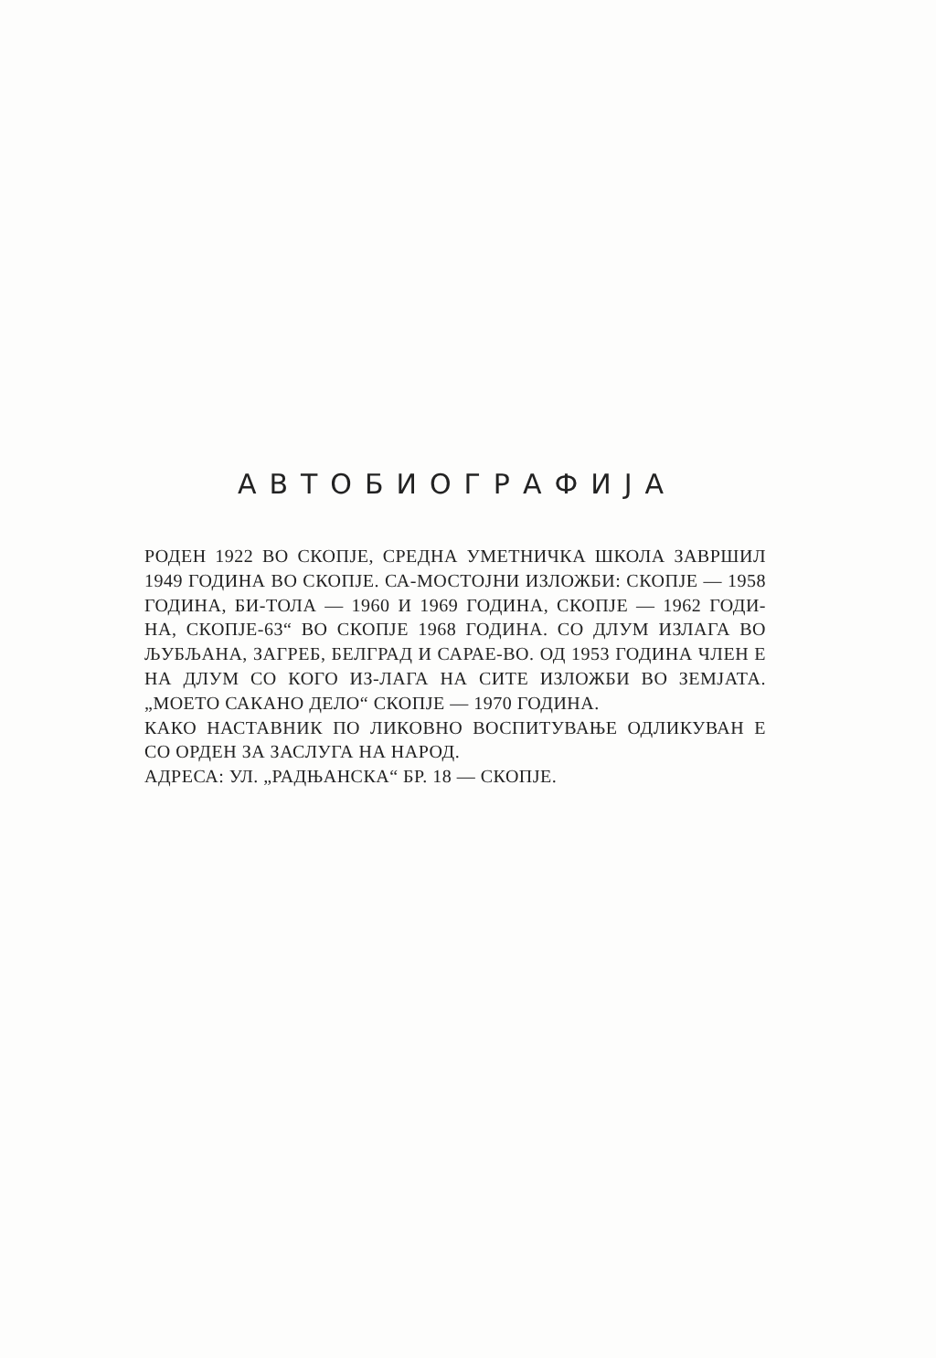АВТОБИОГРАФИЈА
РОДЕН 1922 ВО СКОПЈЕ, СРЕДНА УМЕТНИЧКА ШКОЛА ЗАВРШИЛ 1949 ГОДИНА ВО СКОПЈЕ. СА-МОСТОЈНИ ИЗЛОЖБИ: СКОПЈЕ — 1958 ГОДИНА, БИ-ТОЛА — 1960 И 1969 ГОДИНА, СКОПЈЕ — 1962 ГОДИ-НА, СКОПЈЕ-63“ ВО СКОПЈЕ 1968 ГОДИНА. СО ДЛУМ ИЗЛАГА ВО ЉУБЉАНА, ЗАГРЕБ, БЕЛГРАД И САРАЕ-ВО. ОД 1953 ГОДИНА ЧЛЕН Е НА ДЛУМ СО КОГО ИЗ-ЛАГА НА СИТЕ ИЗЛОЖБИ ВО ЗЕМЈАТА. „МОЕТО САКАНО ДЕЛО“ СКОПЈЕ — 1970 ГОДИНА.
КАКО НАСТАВНИК ПО ЛИКОВНО ВОСПИТУВАЊЕ ОДЛИКУВАН Е СО ОРДЕН ЗА ЗАСЛУГА НА НАРОД.
АДРЕСА: УЛ. „РАДЊАНСКА“ БР. 18 — СКОПЈЕ.